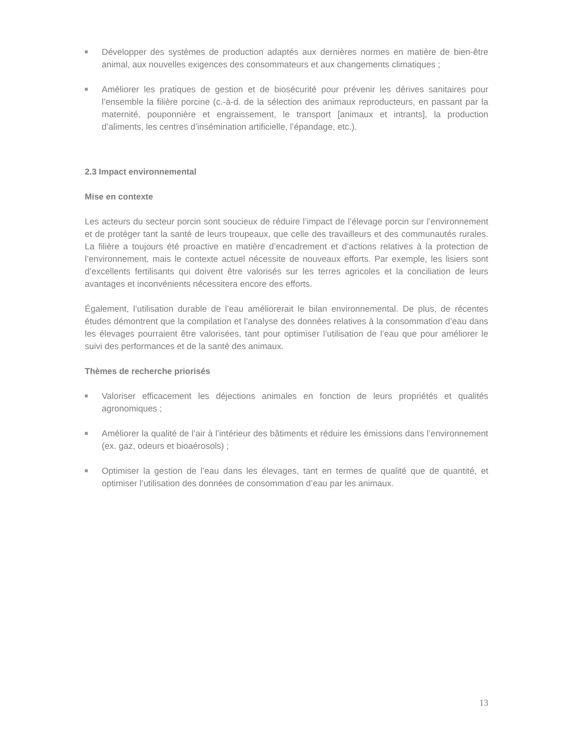Développer des systèmes de production adaptés aux dernières normes en matière de bien-être animal, aux nouvelles exigences des consommateurs et aux changements climatiques ;
Améliorer les pratiques de gestion et de biosécurité pour prévenir les dérives sanitaires pour l’ensemble la filière porcine (c.-à-d. de la sélection des animaux reproducteurs, en passant par la maternité, pouponnière et engraissement, le transport [animaux et intrants], la production d’aliments, les centres d’insémination artificielle, l’épandage, etc.).
2.3 Impact environnemental
Mise en contexte
Les acteurs du secteur porcin sont soucieux de réduire l’impact de l’élevage porcin sur l’environnement et de protéger tant la santé de leurs troupeaux, que celle des travailleurs et des communautés rurales. La filière a toujours été proactive en matière d’encadrement et d’actions relatives à la protection de l’environnement, mais le contexte actuel nécessite de nouveaux efforts. Par exemple, les lisiers sont d’excellents fertilisants qui doivent être valorisés sur les terres agricoles et la conciliation de leurs avantages et inconvénients nécessitera encore des efforts.
Également, l’utilisation durable de l’eau améliorerait le bilan environnemental. De plus, de récentes études démontrent que la compilation et l’analyse des données relatives à la consommation d’eau dans les élevages pourraient être valorisées, tant pour optimiser l’utilisation de l’eau que pour améliorer le suivi des performances et de la santé des animaux.
Thèmes de recherche priorisés
Valoriser efficacement les déjections animales en fonction de leurs propriétés et qualités agronomiques ;
Améliorer la qualité de l’air à l’intérieur des bâtiments et réduire les émissions dans l’environnement (ex. gaz, odeurs et bioaérosols) ;
Optimiser la gestion de l’eau dans les élevages, tant en termes de qualité que de quantité, et optimiser l’utilisation des données de consommation d’eau par les animaux.
13